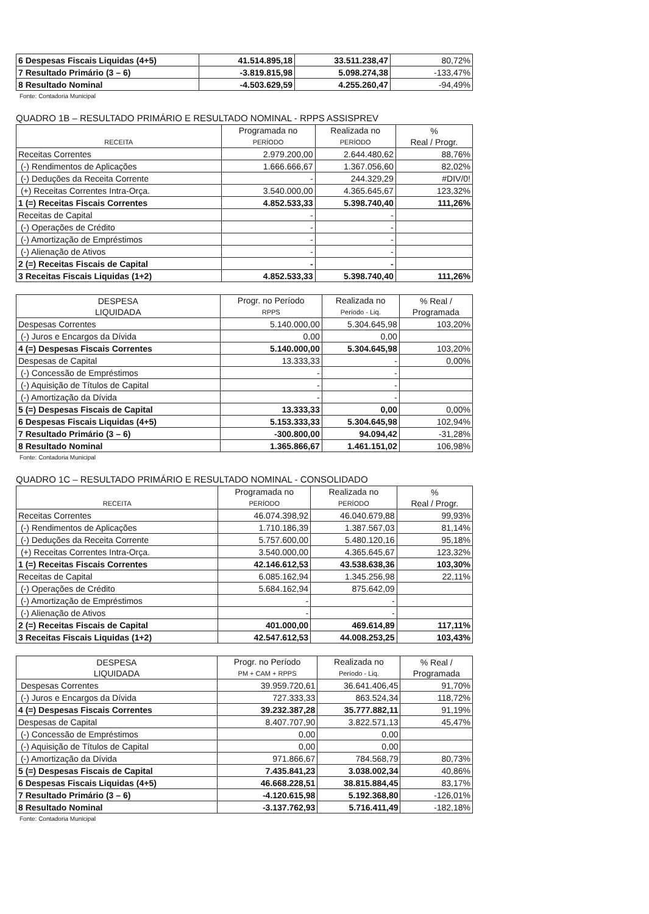| 6 Despesas Fiscais Liquidas (4+5) | 41.514.895,18 | 33.511.238,47 | 80,72% |
| 7 Resultado Primário (3 – 6) | -3.819.815,98 | 5.098.274,38 | -133,47% |
| 8 Resultado Nominal | -4.503.629,59 | 4.255.260,47 | -94,49% |
Fonte: Contadoria Municipal
QUADRO 1B – RESULTADO PRIMÁRIO E RESULTADO NOMINAL - RPPS ASSISPREV
| RECEITA | Programada no PERÍODO | Realizada no PERÍODO | % Real / Progr. |
| --- | --- | --- | --- |
| Receitas Correntes | 2.979.200,00 | 2.644.480,62 | 88,76% |
| (-) Rendimentos de Aplicações | 1.666.666,67 | 1.367.056,60 | 82,02% |
| (-) Deduções da Receita Corrente | - | 244.329,29 | #DIV/0! |
| (+) Receitas Correntes Intra-Orça. | 3.540.000,00 | 4.365.645,67 | 123,32% |
| 1 (=) Receitas Fiscais Correntes | 4.852.533,33 | 5.398.740,40 | 111,26% |
| Receitas de Capital | - | - | |
| (-) Operações de Crédito | - | - | |
| (-) Amortização de Empréstimos | - | - | |
| (-) Alienação de Ativos | - | - | |
| 2 (=) Receitas Fiscais de Capital | - | - | |
| 3 Receitas Fiscais Liquidas (1+2) | 4.852.533,33 | 5.398.740,40 | 111,26% |
| DESPESA LIQUIDADA | Progr. no Período RPPS | Realizada no Período - Liq. | % Real / Programada |
| --- | --- | --- | --- |
| Despesas Correntes | 5.140.000,00 | 5.304.645,98 | 103,20% |
| (-) Juros e Encargos da Dívida | 0,00 | 0,00 | |
| 4 (=) Despesas Fiscais Correntes | 5.140.000,00 | 5.304.645,98 | 103,20% |
| Despesas de Capital | 13.333,33 | - | 0,00% |
| (-) Concessão de Empréstimos | - | - | |
| (-) Aquisição de Títulos de Capital | - | - | |
| (-) Amortização da Dívida | - | - | |
| 5 (=) Despesas Fiscais de Capital | 13.333,33 | 0,00 | 0,00% |
| 6 Despesas Fiscais Liquidas (4+5) | 5.153.333,33 | 5.304.645,98 | 102,94% |
| 7 Resultado Primário (3 – 6) | -300.800,00 | 94.094,42 | -31,28% |
| 8 Resultado Nominal | 1.365.866,67 | 1.461.151,02 | 106,98% |
Fonte: Contadoria Municipal
QUADRO 1C – RESULTADO PRIMÁRIO E RESULTADO NOMINAL - CONSOLIDADO
| RECEITA | Programada no PERÍODO | Realizada no PERÍODO | % Real / Progr. |
| --- | --- | --- | --- |
| Receitas Correntes | 46.074.398,92 | 46.040.679,88 | 99,93% |
| (-) Rendimentos de Aplicações | 1.710.186,39 | 1.387.567,03 | 81,14% |
| (-) Deduções da Receita Corrente | 5.757.600,00 | 5.480.120,16 | 95,18% |
| (+) Receitas Correntes Intra-Orça. | 3.540.000,00 | 4.365.645,67 | 123,32% |
| 1 (=) Receitas Fiscais Correntes | 42.146.612,53 | 43.538.638,36 | 103,30% |
| Receitas de Capital | 6.085.162,94 | 1.345.256,98 | 22,11% |
| (-) Operações de Crédito | 5.684.162,94 | 875.642,09 | |
| (-) Amortização de Empréstimos | - | - | |
| (-) Alienação de Ativos | - | - | |
| 2 (=) Receitas Fiscais de Capital | 401.000,00 | 469.614,89 | 117,11% |
| 3 Receitas Fiscais Liquidas (1+2) | 42.547.612,53 | 44.008.253,25 | 103,43% |
| DESPESA LIQUIDADA | Progr. no Período PM + CAM + RPPS | Realizada no Período - Liq. | % Real / Programada |
| --- | --- | --- | --- |
| Despesas Correntes | 39.959.720,61 | 36.641.406,45 | 91,70% |
| (-) Juros e Encargos da Dívida | 727.333,33 | 863.524,34 | 118,72% |
| 4 (=) Despesas Fiscais Correntes | 39.232.387,28 | 35.777.882,11 | 91,19% |
| Despesas de Capital | 8.407.707,90 | 3.822.571,13 | 45,47% |
| (-) Concessão de Empréstimos | 0,00 | 0,00 | |
| (-) Aquisição de Títulos de Capital | 0,00 | 0,00 | |
| (-) Amortização da Dívida | 971.866,67 | 784.568,79 | 80,73% |
| 5 (=) Despesas Fiscais de Capital | 7.435.841,23 | 3.038.002,34 | 40,86% |
| 6 Despesas Fiscais Liquidas (4+5) | 46.668.228,51 | 38.815.884,45 | 83,17% |
| 7 Resultado Primário (3 – 6) | -4.120.615,98 | 5.192.368,80 | -126,01% |
| 8 Resultado Nominal | -3.137.762,93 | 5.716.411,49 | -182,18% |
Fonte: Contadoria Municipal